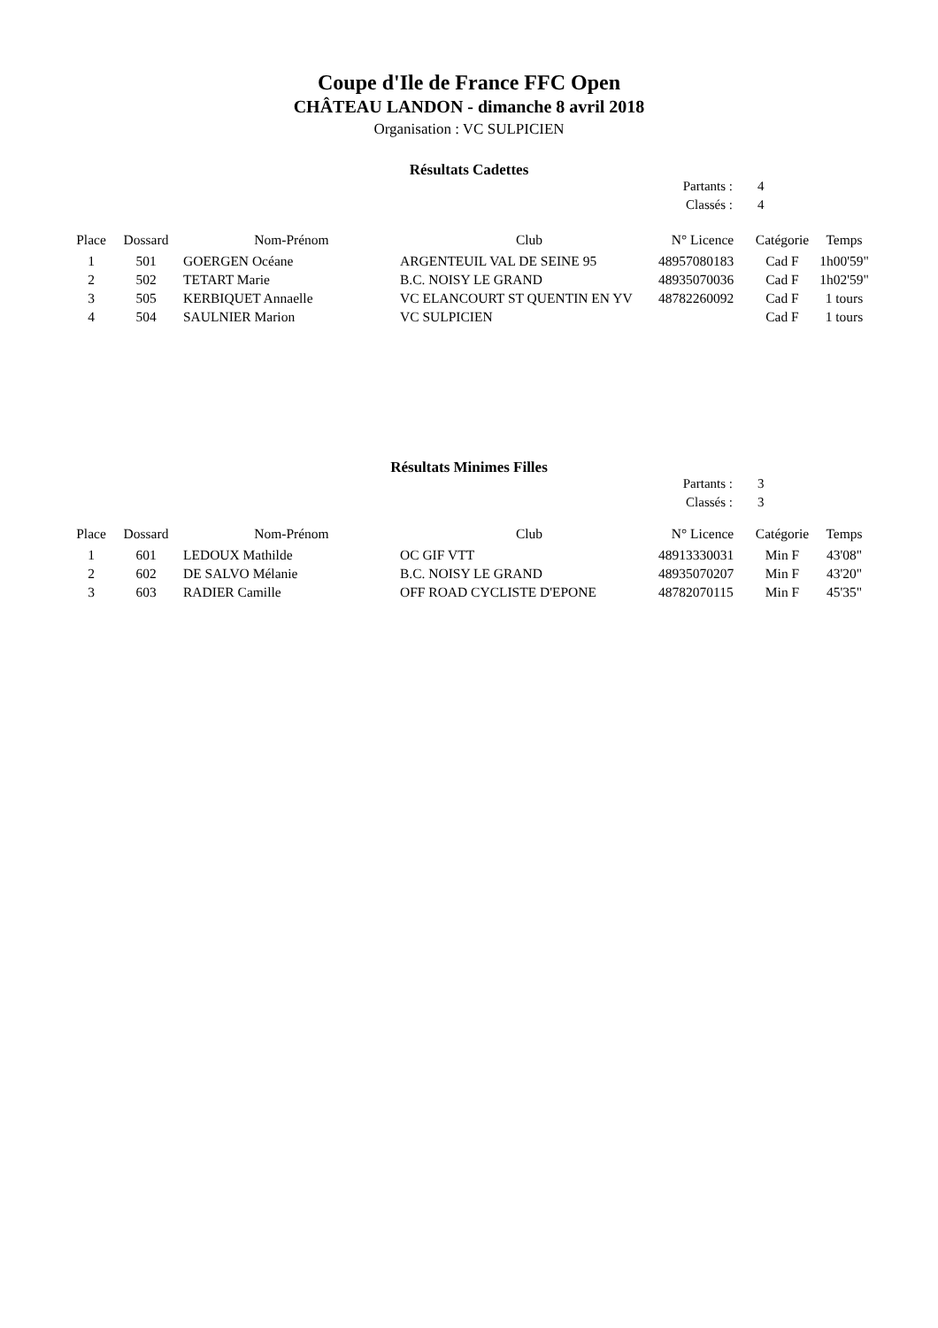Coupe d'Ile de France FFC Open
CHÂTEAU LANDON - dimanche 8 avril 2018
Organisation : VC SULPICIEN
Résultats Cadettes
Partants : 4
Classés : 4
| Place | Dossard | Nom-Prénom | Club | N° Licence | Catégorie | Temps |
| --- | --- | --- | --- | --- | --- | --- |
| 1 | 501 | GOERGEN Océane | ARGENTEUIL VAL DE SEINE 95 | 48957080183 | Cad F | 1h00'59" |
| 2 | 502 | TETART Marie | B.C. NOISY LE GRAND | 48935070036 | Cad F | 1h02'59" |
| 3 | 505 | KERBIQUET Annaelle | VC ELANCOURT ST QUENTIN EN YV | 48782260092 | Cad F | 1 tours |
| 4 | 504 | SAULNIER Marion | VC SULPICIEN | | Cad F | 1 tours |
Résultats Minimes Filles
Partants : 3
Classés : 3
| Place | Dossard | Nom-Prénom | Club | N° Licence | Catégorie | Temps |
| --- | --- | --- | --- | --- | --- | --- |
| 1 | 601 | LEDOUX Mathilde | OC GIF VTT | 48913330031 | Min F | 43'08" |
| 2 | 602 | DE SALVO Mélanie | B.C. NOISY LE GRAND | 48935070207 | Min F | 43'20" |
| 3 | 603 | RADIER Camille | OFF ROAD CYCLISTE D'EPONE | 48782070115 | Min F | 45'35" |